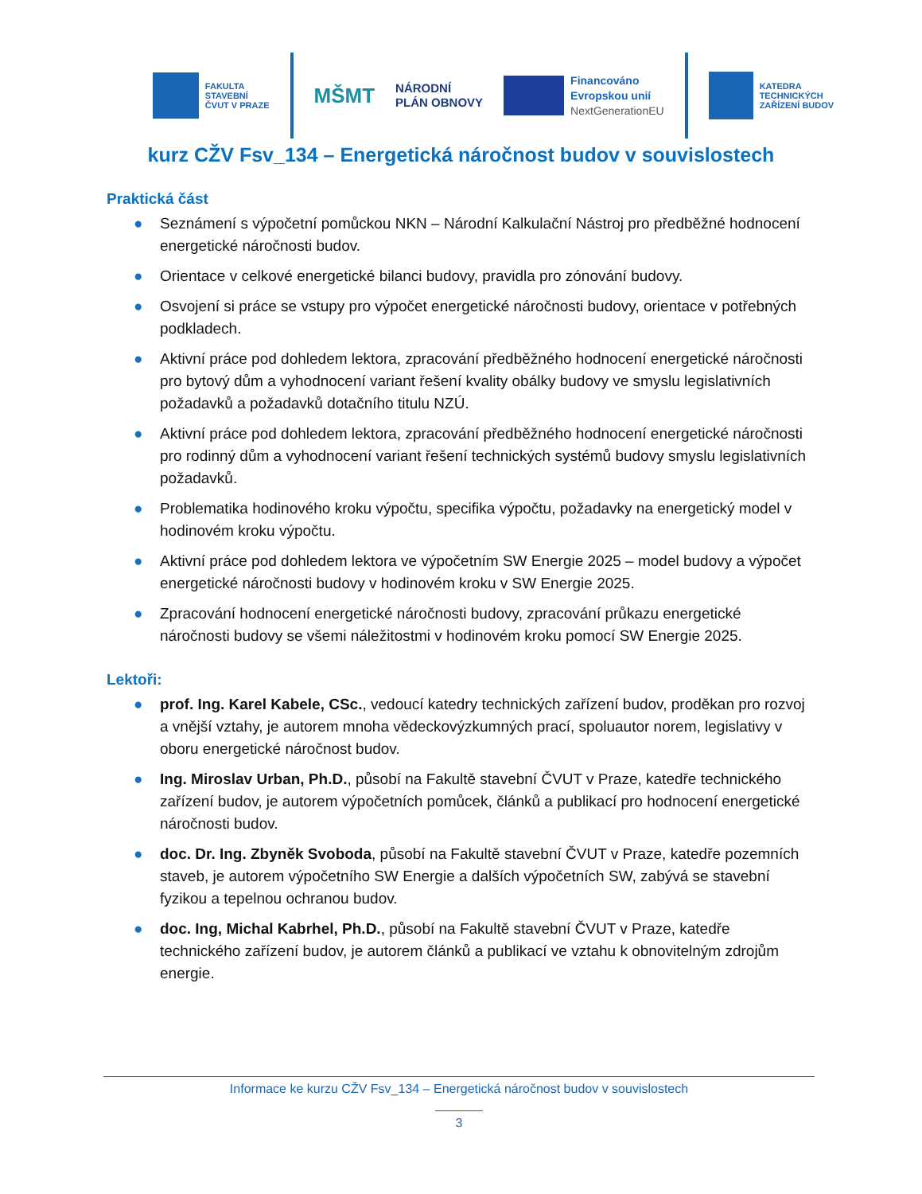FAKULTA
STAVEBNÍ
ČVUT V PRAZE
MŠMT
NÁRODNÍ
PLÁN OBNOVY
Financováno
Evropskou unií
NextGenerationEU
KATEDRA
TECHNICKÝCH
ZAŘÍZENÍ BUDOV
kurz CŽV Fsv_134 – Energetická náročnost budov v souvislostech
Praktická část
● Seznámení s výpočetní pomůckou NKN – Národní Kalkulační Nástroj pro předběžné hodnocení energetické náročnosti budov.
● Orientace v celkové energetické bilanci budovy, pravidla pro zónování budovy.
● Osvojení si práce se vstupy pro výpočet energetické náročnosti budovy, orientace v potřebných podkladech.
● Aktivní práce pod dohledem lektora, zpracování předběžného hodnocení energetické náročnosti pro bytový dům a vyhodnocení variant řešení kvality obálky budovy ve smyslu legislativních požadavků a požadavků dotačního titulu NZÚ.
● Aktivní práce pod dohledem lektora, zpracování předběžného hodnocení energetické náročnosti pro rodinný dům a vyhodnocení variant řešení technických systémů budovy smyslu legislativních požadavků.
● Problematika hodinového kroku výpočtu, specifika výpočtu, požadavky na energetický model v hodinovém kroku výpočtu.
● Aktivní práce pod dohledem lektora ve výpočetním SW Energie 2025 – model budovy a výpočet energetické náročnosti budovy v hodinovém kroku v SW Energie 2025.
● Zpracování hodnocení energetické náročnosti budovy, zpracování průkazu energetické náročnosti budovy se všemi náležitostmi v hodinovém kroku pomocí SW Energie 2025.
Lektoři:
● prof. Ing. Karel Kabele, CSc., vedoucí katedry technických zařízení budov, proděkan pro rozvoj a vnější vztahy, je autorem mnoha vědeckovýzkumných prací, spoluautor norem, legislativy v oboru energetické náročnost budov.
● Ing. Miroslav Urban, Ph.D., působí na Fakultě stavební ČVUT v Praze, katedře technického zařízení budov, je autorem výpočetních pomůcek, článků a publikací pro hodnocení energetické náročnosti budov.
● doc. Dr. Ing. Zbyněk Svoboda, působí na Fakultě stavební ČVUT v Praze, katedře pozemních staveb, je autorem výpočetního SW Energie a dalších výpočetních SW, zabývá se stavební fyzikou a tepelnou ochranou budov.
● doc. Ing, Michal Kabrhel, Ph.D., působí na Fakultě stavební ČVUT v Praze, katedře technického zařízení budov, je autorem článků a publikací ve vztahu k obnovitelným zdrojům energie.
Informace ke kurzu CŽV Fsv_134 – Energetická náročnost budov v souvislostech
3